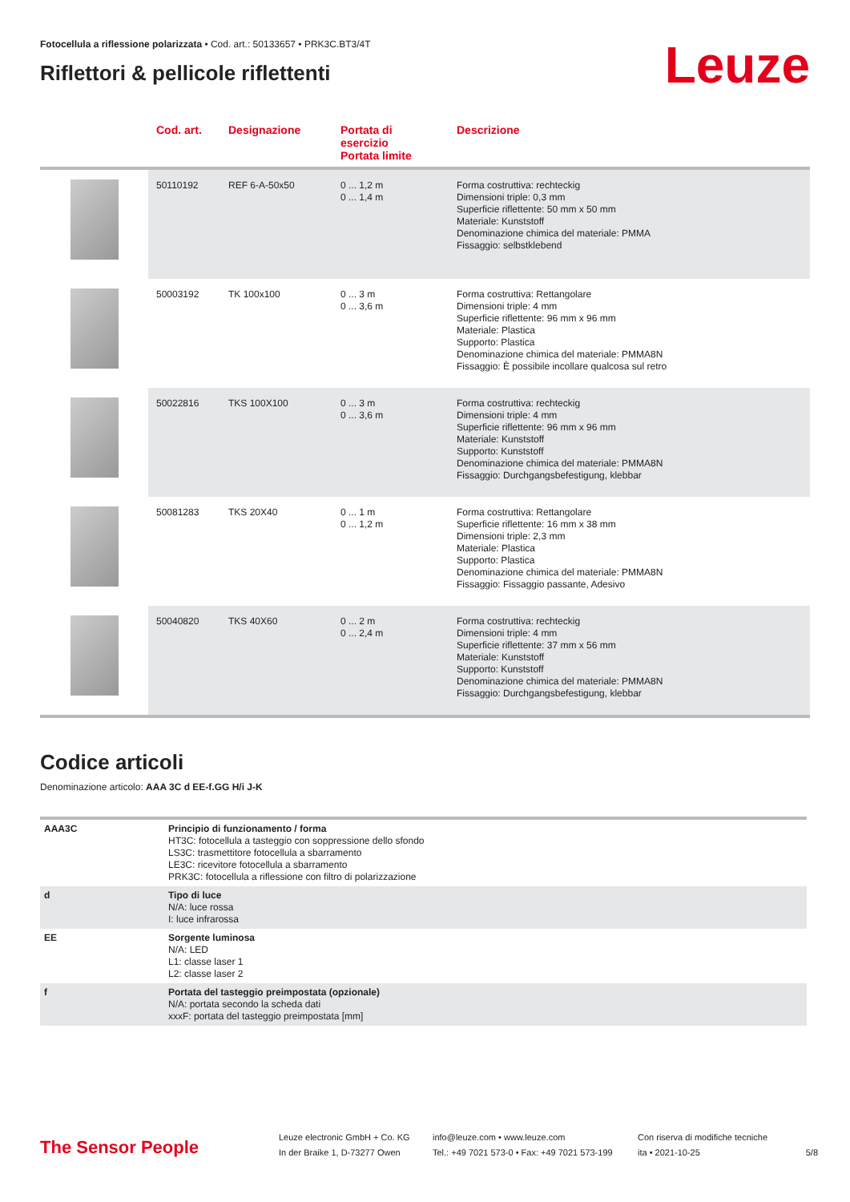Fotocellula a riflessione polarizzata • Cod. art.: 50133657 • PRK3C.BT3/4T
Riflettori & pellicole riflettenti
Leuze
| | Cod. art. | Designazione | Portata di esercizio Portata limite | Descrizione |
| --- | --- | --- | --- | --- |
| | 50110192 | REF 6-A-50x50 | 0 ... 1,2 m 0 ... 1,4 m | Forma costruttiva: rechteckig Dimensioni triple: 0,3 mm Superficie riflettente: 50 mm x 50 mm Materiale: Kunststoff Denominazione chimica del materiale: PMMA Fissaggio: selbstklebend |
| | 50003192 | TK 100x100 | 0 ... 3 m 0 ... 3,6 m | Forma costruttiva: Rettangolare Dimensioni triple: 4 mm Superficie riflettente: 96 mm x 96 mm Materiale: Plastica Supporto: Plastica Denominazione chimica del materiale: PMMA8N Fissaggio: È possibile incollare qualcosa sul retro |
| | 50022816 | TKS 100X100 | 0 ... 3 m 0 ... 3,6 m | Forma costruttiva: rechteckig Dimensioni triple: 4 mm Superficie riflettente: 96 mm x 96 mm Materiale: Kunststoff Supporto: Kunststoff Denominazione chimica del materiale: PMMA8N Fissaggio: Durchgangsbefestigung, klebbar |
| | 50081283 | TKS 20X40 | 0 ... 1 m 0 ... 1,2 m | Forma costruttiva: Rettangolare Superficie riflettente: 16 mm x 38 mm Dimensioni triple: 2,3 mm Materiale: Plastica Supporto: Plastica Denominazione chimica del materiale: PMMA8N Fissaggio: Fissaggio passante, Adesivo |
| | 50040820 | TKS 40X60 | 0 ... 2 m 0 ... 2,4 m | Forma costruttiva: rechteckig Dimensioni triple: 4 mm Superficie riflettente: 37 mm x 56 mm Materiale: Kunststoff Supporto: Kunststoff Denominazione chimica del materiale: PMMA8N Fissaggio: Durchgangsbefestigung, klebbar |
Codice articoli
Denominazione articolo: AAA 3C d EE-f.GG H/i J-K
| AAA3C | Principio di funzionamento / forma HT3C: fotocellula a tasteggio con soppressione dello sfondo LS3C: trasmettitore fotocellula a sbarramento LE3C: ricevitore fotocellula a sbarramento PRK3C: fotocellula a riflessione con filtro di polarizzazione |
| d | Tipo di luce N/A: luce rossa I: luce infrarossa |
| EE | Sorgente luminosa N/A: LED L1: classe laser 1 L2: classe laser 2 |
| f | Portata del tasteggio preimpostata (opzionale) N/A: portata secondo la scheda dati xxxF: portata del tasteggio preimpostata [mm] |
The Sensor People
Leuze electronic GmbH + Co. KG
In der Braike 1, D-73277 Owen
info@leuze.com • www.leuze.com
Tel.: +49 7021 573-0 • Fax: +49 7021 573-199
Con riserva di modifiche tecniche
ita • 2021-10-25
5/8